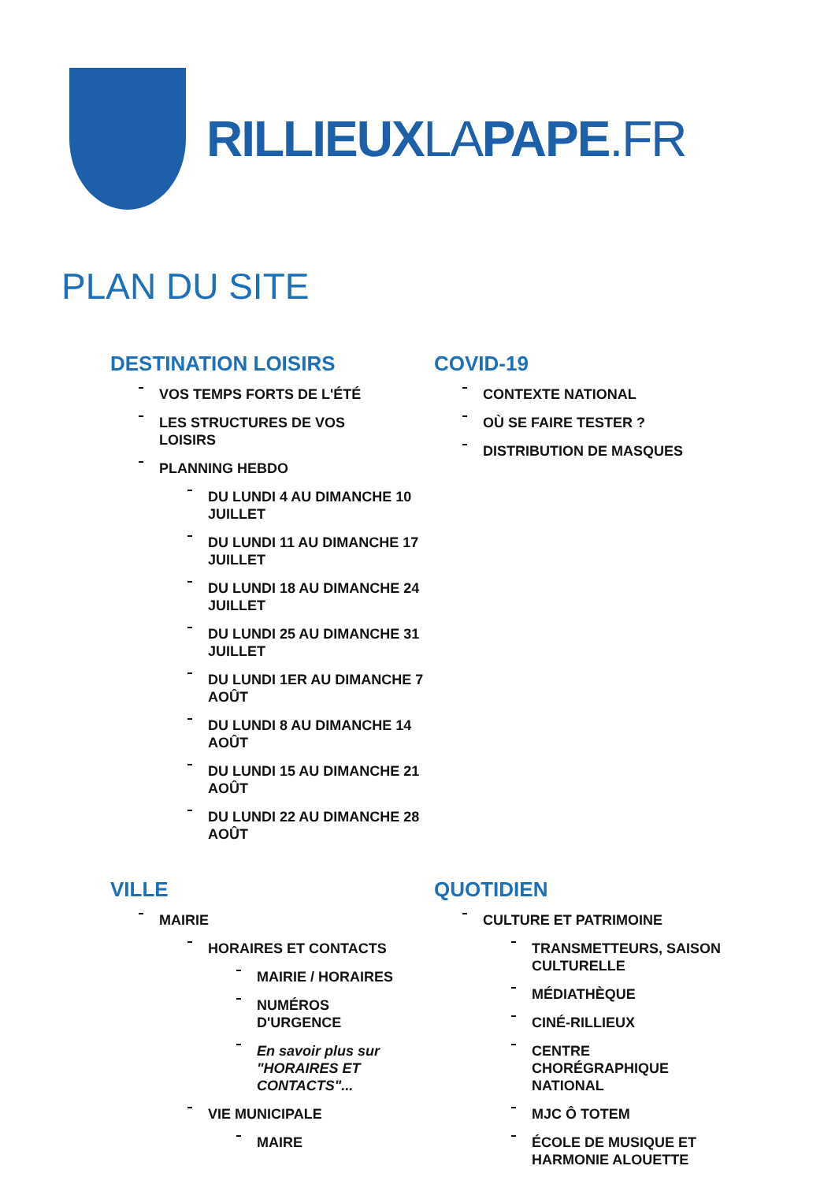RILLIEUXLAPAPE.FR
PLAN DU SITE
DESTINATION LOISIRS
VOS TEMPS FORTS DE L'ÉTÉ
LES STRUCTURES DE VOS LOISIRS
PLANNING HEBDO
DU LUNDI 4 AU DIMANCHE 10 JUILLET
DU LUNDI 11 AU DIMANCHE 17 JUILLET
DU LUNDI 18 AU DIMANCHE 24 JUILLET
DU LUNDI 25 AU DIMANCHE 31 JUILLET
DU LUNDI 1ER AU DIMANCHE 7 AOÛT
DU LUNDI 8 AU DIMANCHE 14 AOÛT
DU LUNDI 15 AU DIMANCHE 21 AOÛT
DU LUNDI 22 AU DIMANCHE 28 AOÛT
COVID-19
CONTEXTE NATIONAL
OÙ SE FAIRE TESTER ?
DISTRIBUTION DE MASQUES
VILLE
MAIRIE
HORAIRES ET CONTACTS
MAIRIE / HORAIRES
NUMÉROS D'URGENCE
En savoir plus sur "HORAIRES ET CONTACTS"...
VIE MUNICIPALE
MAIRE
QUOTIDIEN
CULTURE ET PATRIMOINE
TRANSMETTEURS, SAISON CULTURELLE
MÉDIATHÈQUE
CINÉ-RILLIEUX
CENTRE CHORÉGRAPHIQUE NATIONAL
MJC Ô TOTEM
ÉCOLE DE MUSIQUE ET HARMONIE ALOUETTE